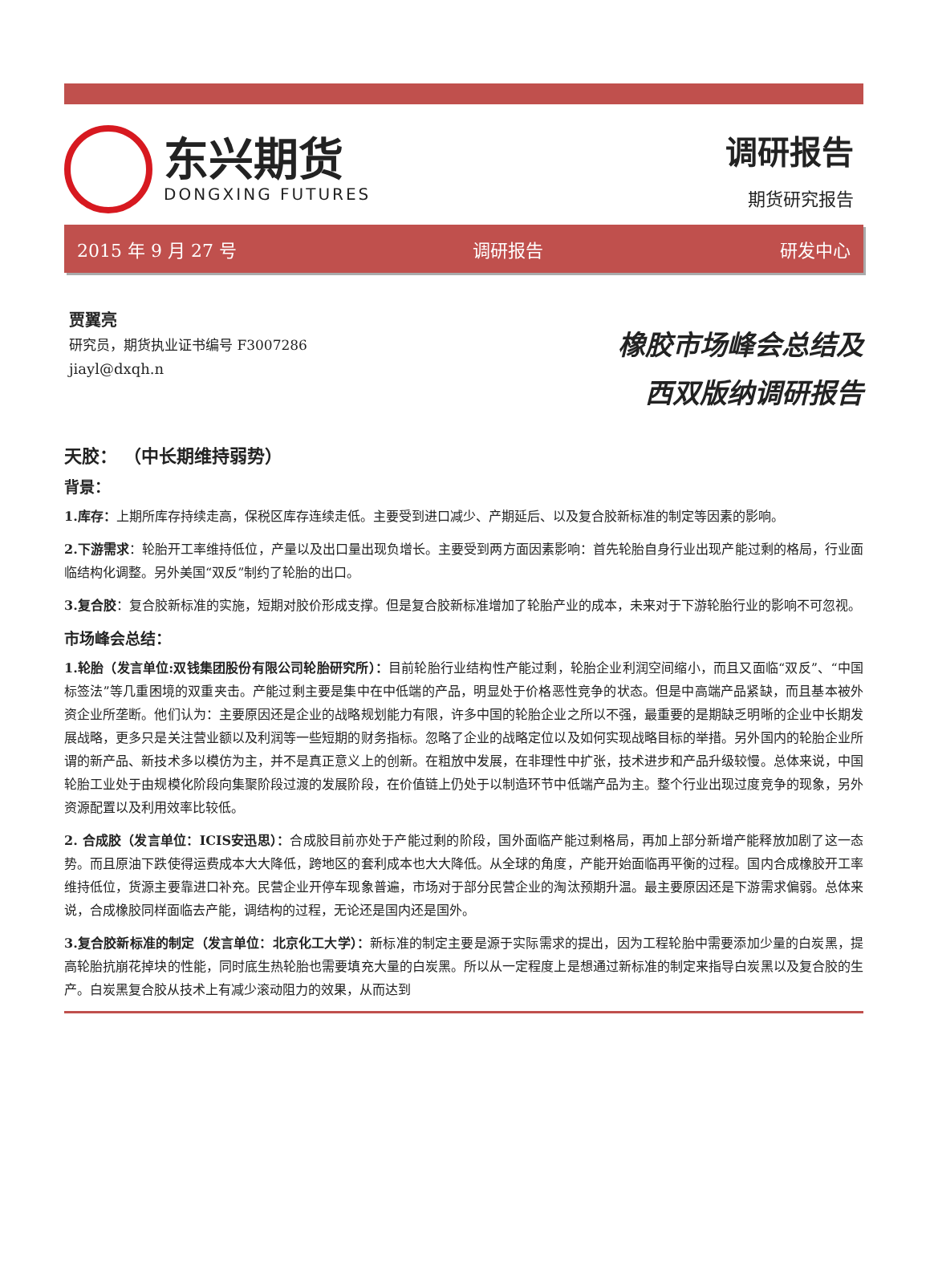东兴期货
DONGXING FUTURES
调研报告
期货研究报告
2015 年 9 月 27 号 调研报告 研发中心
贾翼亮
研究员，期货执业证书编号 F3007286
jiayl@dxqh.n
橡胶市场峰会总结及
西双版纳调研报告
天胶： （中长期维持弱势）
背景：
1.库存：上期所库存持续走高，保税区库存连续走低。主要受到进口减少、产期延后、以及复合胶新标准的制定等因素的影响。
2.下游需求：轮胎开工率维持低位，产量以及出口量出现负增长。主要受到两方面因素影响：首先轮胎自身行业出现产能过剩的格局，行业面临结构化调整。另外美国“双反”制约了轮胎的出口。
3.复合胶：复合胶新标准的实施，短期对胶价形成支撑。但是复合胶新标准增加了轮胎产业的成本，未来对于下游轮胎行业的影响不可忽视。
市场峰会总结：
1.轮胎（发言单位:双钱集团股份有限公司轮胎研究所）：目前轮胎行业结构性产能过剩，轮胎企业利润空间缩小，而且又面临“双反”、“中国标签法”等几重困境的双重夹击。产能过剩主要是集中在中低端的产品，明显处于价格恶性竞争的状态。但是中高端产品紧缺，而且基本被外资企业所垄断。他们认为：主要原因还是企业的战略规划能力有限，许多中国的轮胎企业之所以不强，最重要的是期缺乏明晰的企业中长期发展战略，更多只是关注营业额以及利润等一些短期的财务指标。忽略了企业的战略定位以及如何实现战略目标的举措。另外国内的轮胎企业所谓的新产品、新技术多以模仿为主，并不是真正意义上的创新。在粗放中发展，在非理性中扩张，技术进步和产品升级较慢。总体来说，中国轮胎工业处于由规模化阶段向集聚阶段过渡的发展阶段，在价值链上仍处于以制造环节中低端产品为主。整个行业出现过度竞争的现象，另外资源配置以及利用效率比较低。
2. 合成胶（发言单位：ICIS安迅思）：合成胶目前亦处于产能过剩的阶段，国外面临产能过剩格局，再加上部分新增产能释放加剧了这一态势。而且原油下跌使得运费成本大大降低，跨地区的套利成本也大大降低。从全球的角度，产能开始面临再平衡的过程。国内合成橡胶开工率维持低位，货源主要靠进口补充。民营企业开停车现象普遍，市场对于部分民营企业的淘汰预期升温。最主要原因还是下游需求偏弱。总体来说，合成橡胶同样面临去产能，调结构的过程，无论还是国内还是国外。
3.复合胶新标准的制定（发言单位：北京化工大学）：新标准的制定主要是源于实际需求的提出，因为工程轮胎中需要添加少量的白炭黑，提高轮胎抗崩花掉块的性能，同时底生热轮胎也需要填充大量的白炭黑。所以从一定程度上是想通过新标准的制定来指导白炭黑以及复合胶的生产。白炭黑复合胶从技术上有减少滚动阻力的效果，从而达到